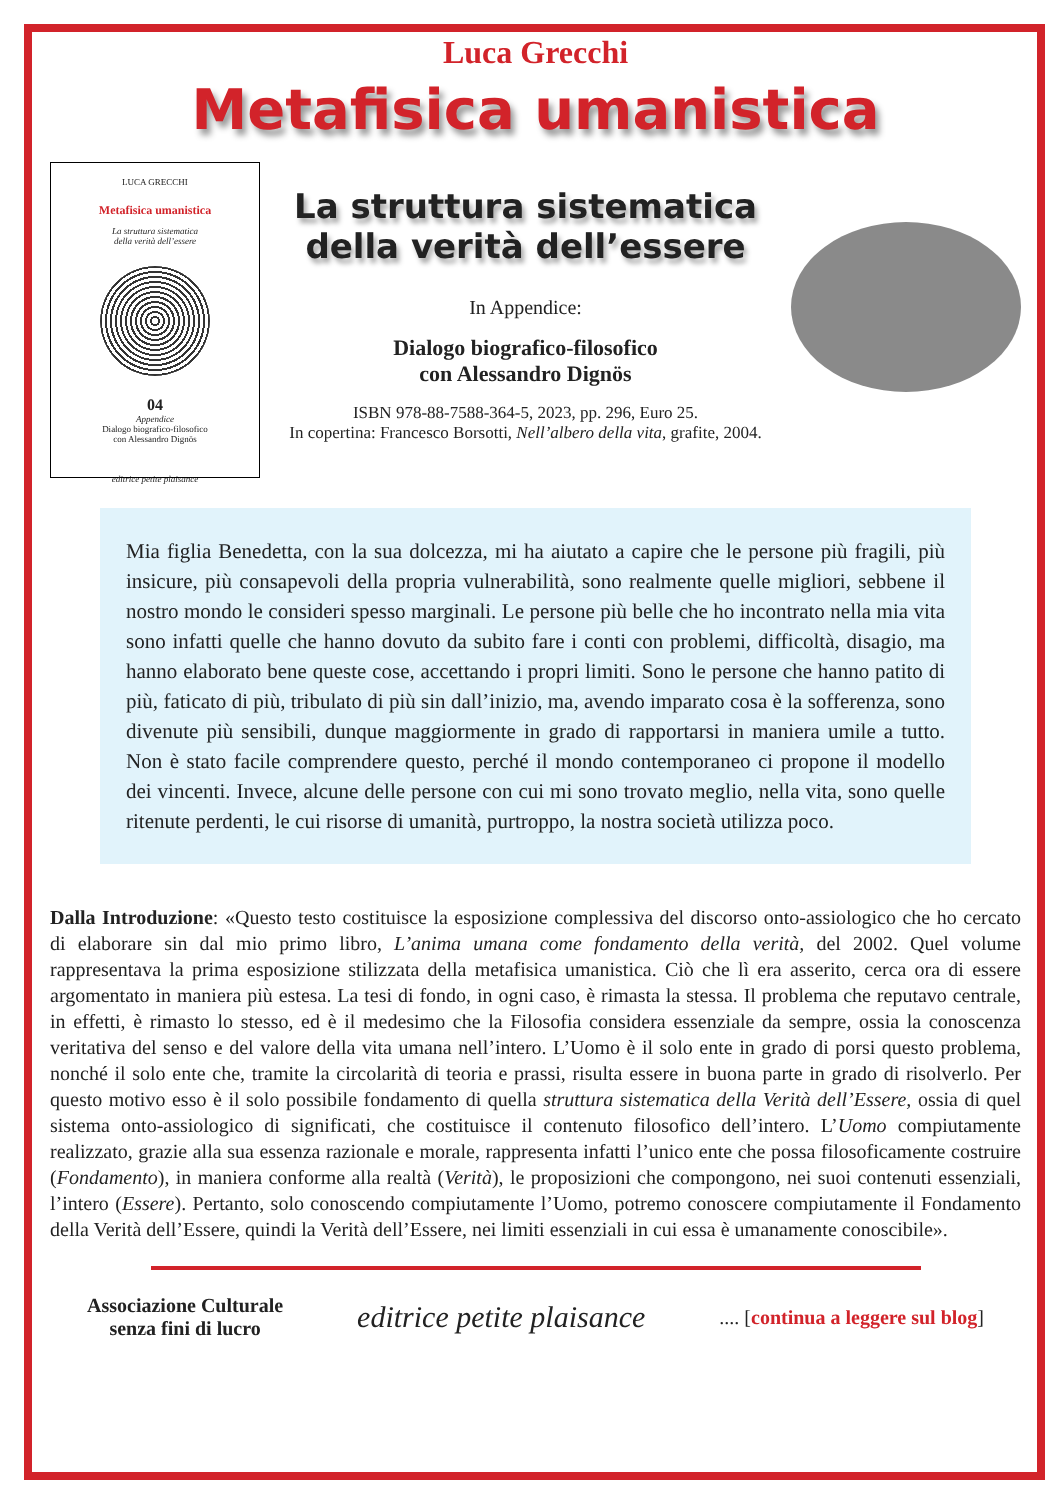Luca Grecchi
Metafisica umanistica
LUCA GRECCHI
Metafisica umanistica
La struttura sistematica
della verità dell’essere
04
Appendice
Dialogo biografico-filosofico
con Alessandro Dignös
editrice petite plaisance
La struttura sistematica
della verità dell’essere
In Appendice:
Dialogo biografico-filosofico
con Alessandro Dignös
ISBN 978-88-7588-364-5, 2023, pp. 296, Euro 25.
In copertina: Francesco Borsotti, Nell’albero della vita, grafite, 2004.
Mia figlia Benedetta, con la sua dolcezza, mi ha aiutato a capire che le persone più fragili, più insicure, più consapevoli della propria vulnerabilità, sono realmente quelle migliori, sebbene il nostro mondo le consideri spesso marginali. Le persone più belle che ho incontrato nella mia vita sono infatti quelle che hanno dovuto da subito fare i conti con problemi, difficoltà, disagio, ma hanno elaborato bene queste cose, accettando i propri limiti. Sono le persone che hanno patito di più, faticato di più, tribulato di più sin dall’inizio, ma, avendo imparato cosa è la sofferenza, sono divenute più sensibili, dunque maggiormente in grado di rapportarsi in maniera umile a tutto. Non è stato facile comprendere questo, perché il mondo contemporaneo ci propone il modello dei vincenti. Invece, alcune delle persone con cui mi sono trovato meglio, nella vita, sono quelle ritenute perdenti, le cui risorse di umanità, purtroppo, la nostra società utilizza poco.
Dalla Introduzione: «Questo testo costituisce la esposizione complessiva del discorso onto-assiologico che ho cercato di elaborare sin dal mio primo libro, L’anima umana come fondamento della verità, del 2002. Quel volume rappresentava la prima esposizione stilizzata della metafisica umanistica. Ciò che lì era asserito, cerca ora di essere argomentato in maniera più estesa. La tesi di fondo, in ogni caso, è rimasta la stessa. Il problema che reputavo centrale, in effetti, è rimasto lo stesso, ed è il medesimo che la Filosofia considera essenziale da sempre, ossia la conoscenza veritativa del senso e del valore della vita umana nell’intero. L’Uomo è il solo ente in grado di porsi questo problema, nonché il solo ente che, tramite la circolarità di teoria e prassi, risulta essere in buona parte in grado di risolverlo. Per questo motivo esso è il solo possibile fondamento di quella struttura sistematica della Verità dell’Essere, ossia di quel sistema onto-assiologico di significati, che costituisce il contenuto filosofico dell’intero. L’Uomo compiutamente realizzato, grazie alla sua essenza razionale e morale, rappresenta infatti l’unico ente che possa filosoficamente costruire (Fondamento), in maniera conforme alla realtà (Verità), le proposizioni che compongono, nei suoi contenuti essenziali, l’intero (Essere). Pertanto, solo conoscendo compiutamente l’Uomo, potremo conoscere compiutamente il Fondamento della Verità dell’Essere, quindi la Verità dell’Essere, nei limiti essenziali in cui essa è umanamente conoscibile».
Associazione Culturale
senza fini di lucro editrice petite plaisance.... [continua a leggere sul blog]